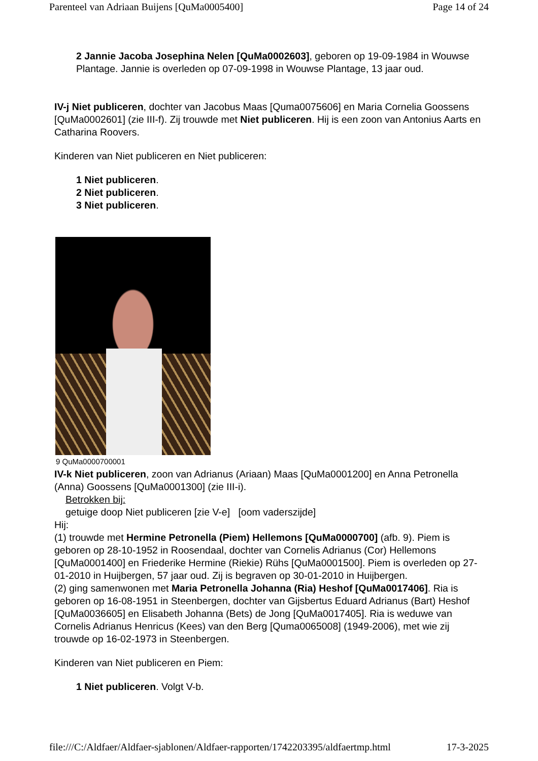Parenteel van Adriaan Buijens [QuMa0005400] Page 14 of 24
2 Jannie Jacoba Josephina Nelen [QuMa0002603], geboren op 19-09-1984 in Wouwse Plantage. Jannie is overleden op 07-09-1998 in Wouwse Plantage, 13 jaar oud.
IV-j Niet publiceren, dochter van Jacobus Maas [Quma0075606] en Maria Cornelia Goossens [QuMa0002601] (zie III-f). Zij trouwde met Niet publiceren. Hij is een zoon van Antonius Aarts en Catharina Roovers.
Kinderen van Niet publiceren en Niet publiceren:
1 Niet publiceren.
2 Niet publiceren.
3 Niet publiceren.
9 QuMa0000700001
IV-k Niet publiceren, zoon van Adrianus (Ariaan) Maas [QuMa0001200] en Anna Petronella (Anna) Goossens [QuMa0001300] (zie III-i).
Betrokken bij:
getuige doop Niet publiceren [zie V-e] [oom vaderszijde]
Hij:
(1) trouwde met Hermine Petronella (Piem) Hellemons [QuMa0000700] (afb. 9). Piem is geboren op 28-10-1952 in Roosendaal, dochter van Cornelis Adrianus (Cor) Hellemons [QuMa0001400] en Friederike Hermine (Riekie) Rühs [QuMa0001500]. Piem is overleden op 27-01-2010 in Huijbergen, 57 jaar oud. Zij is begraven op 30-01-2010 in Huijbergen.
(2) ging samenwonen met Maria Petronella Johanna (Ria) Heshof [QuMa0017406]. Ria is geboren op 16-08-1951 in Steenbergen, dochter van Gijsbertus Eduard Adrianus (Bart) Heshof [QuMa0036605] en Elisabeth Johanna (Bets) de Jong [QuMa0017405]. Ria is weduwe van Cornelis Adrianus Henricus (Kees) van den Berg [Quma0065008] (1949-2006), met wie zij trouwde op 16-02-1973 in Steenbergen.
Kinderen van Niet publiceren en Piem:
1 Niet publiceren. Volgt V-b.
file:///C:/Aldfaer/Aldfaer-sjablonen/Aldfaer-rapporten/1742203395/aldfaertmp.html 17-3-2025